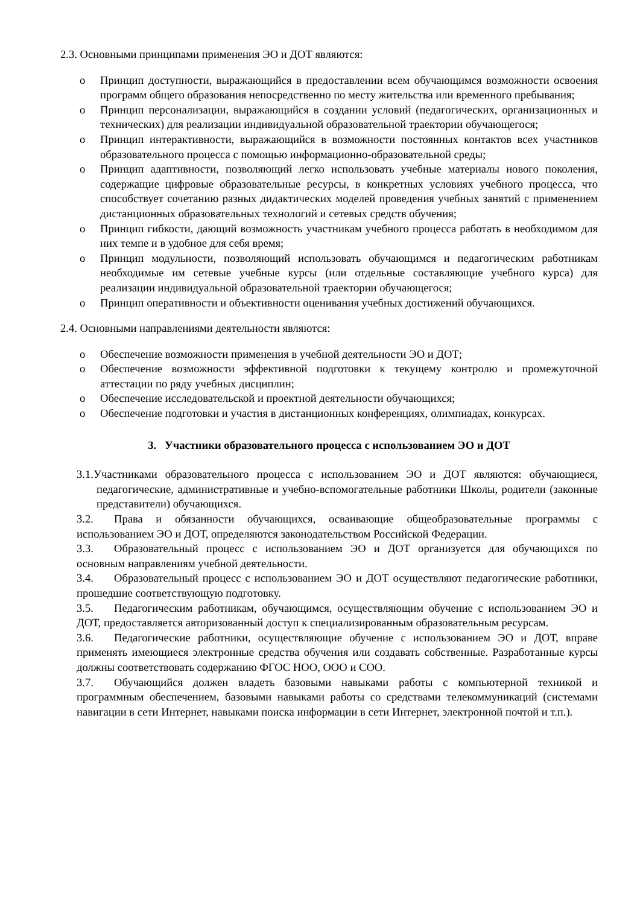2.3. Основными принципами применения ЭО и ДОТ являются:
o Принцип доступности, выражающийся в предоставлении всем обучающимся возможности освоения программ общего образования непосредственно по месту жительства или временного пребывания;
o Принцип персонализации, выражающийся в создании условий (педагогических, организационных и технических) для реализации индивидуальной образовательной траектории обучающегося;
o Принцип интерактивности, выражающийся в возможности постоянных контактов всех участников образовательного процесса с помощью информационно-образовательной среды;
o Принцип адаптивности, позволяющий легко использовать учебные материалы нового поколения, содержащие цифровые образовательные ресурсы, в конкретных условиях учебного процесса, что способствует сочетанию разных дидактических моделей проведения учебных занятий с применением дистанционных образовательных технологий и сетевых средств обучения;
o Принцип гибкости, дающий возможность участникам учебного процесса работать в необходимом для них темпе и в удобное для себя время;
o Принцип модульности, позволяющий использовать обучающимся и педагогическим работникам необходимые им сетевые учебные курсы (или отдельные составляющие учебного курса) для реализации индивидуальной образовательной траектории обучающегося;
o Принцип оперативности и объективности оценивания учебных достижений обучающихся.
2.4. Основными направлениями деятельности являются:
o Обеспечение возможности применения в учебной деятельности ЭО и ДОТ;
o Обеспечение возможности эффективной подготовки к текущему контролю и промежуточной аттестации по ряду учебных дисциплин;
o Обеспечение исследовательской и проектной деятельности обучающихся;
o Обеспечение подготовки и участия в дистанционных конференциях, олимпиадах, конкурсах.
3. Участники образовательного процесса с использованием ЭО и ДОТ
3.1.Участниками образовательного процесса с использованием ЭО и ДОТ являются: обучающиеся, педагогические, административные и учебно-вспомогательные работники Школы, родители (законные представители) обучающихся.
3.2. Права и обязанности обучающихся, осваивающие общеобразовательные программы с использованием ЭО и ДОТ, определяются законодательством Российской Федерации.
3.3. Образовательный процесс с использованием ЭО и ДОТ организуется для обучающихся по основным направлениям учебной деятельности.
3.4. Образовательный процесс с использованием ЭО и ДОТ осуществляют педагогические работники, прошедшие соответствующую подготовку.
3.5. Педагогическим работникам, обучающимся, осуществляющим обучение с использованием ЭО и ДОТ, предоставляется авторизованный доступ к специализированным образовательным ресурсам.
3.6. Педагогические работники, осуществляющие обучение с использованием ЭО и ДОТ, вправе применять имеющиеся электронные средства обучения или создавать собственные. Разработанные курсы должны соответствовать содержанию ФГОС НОО, ООО и СОО.
3.7. Обучающийся должен владеть базовыми навыками работы с компьютерной техникой и программным обеспечением, базовыми навыками работы со средствами телекоммуникаций (системами навигации в сети Интернет, навыками поиска информации в сети Интернет, электронной почтой и т.п.).